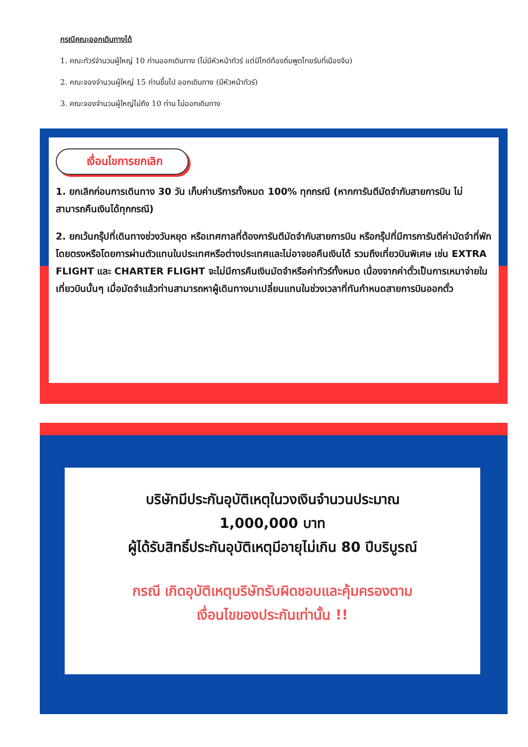กรณีคณะออกเดินทางได้
1. คณะทัวร์จำนวนผู้ใหญ่ 10 ท่านออกเดินทาง (ไม่มีหัวหน้าทัวร์ แต่มีไกด์ท้องถิ่นพูดไทยรับที่เมืองจีน)
2. คณะจองจำนวนผู้ใหญ่ 15 ท่านขึ้นไป ออกเดินทาง (มีหัวหน้าทัวร์)
3. คณะจองจำนวนผู้ใหญ่ไม่ถึง 10 ท่าน ไม่ออกเดินทาง
เงื่อนไขการยกเลิก
1. ยกเลิกก่อนการเดินทาง 30 วัน เก็บค่าบริการทั้งหมด 100% ทุกกรณี (หากการันตีมัดจำกับสายการบิน ไม่สามารถคืนเงินได้ทุกกรณี)
2. ยกเว้นกรุ๊ปที่เดินทางช่วงวันหยุด หรือเทศกาลที่ต้องการันตีมัดจำกับสายการบิน หรือกรุ๊ปที่มีการการันตีค่ามัดจำที่พักโดยตรงหรือโดยการผ่านตัวแทนในประเทศหรือต่างประเทศและไม่อาจขอคืนเงินได้ รวมถึงเที่ยวบินพิเศษ เช่น EXTRA FLIGHT และ CHARTER FLIGHT จะไม่มีการคืนเงินมัดจำหรือค่าทัวร์ทั้งหมด เนื่องจากค่าตั๋วเป็นการเหมาจ่ายในเที่ยวบินนั้นๆ เมื่อมัดจำแล้วท่านสามารถหาผู้เดินทางมาเปลี่ยนแทนในช่วงเวลาที่ทันกำหนดสายการบินออกตั๋ว
บริษัทมีประกันอุบัติเหตุในวงเงินจำนวนประมาณ
1,000,000 บาท
ผู้ได้รับสิทธิ์ประกันอุบัติเหตุมีอายุไม่เกิน 80 ปีบริบูรณ์
กรณี เกิดอุบัติเหตุบริษัทรับผิดชอบและคุ้มครองตาม
เงื่อนไขของประกันเท่านั้น !!